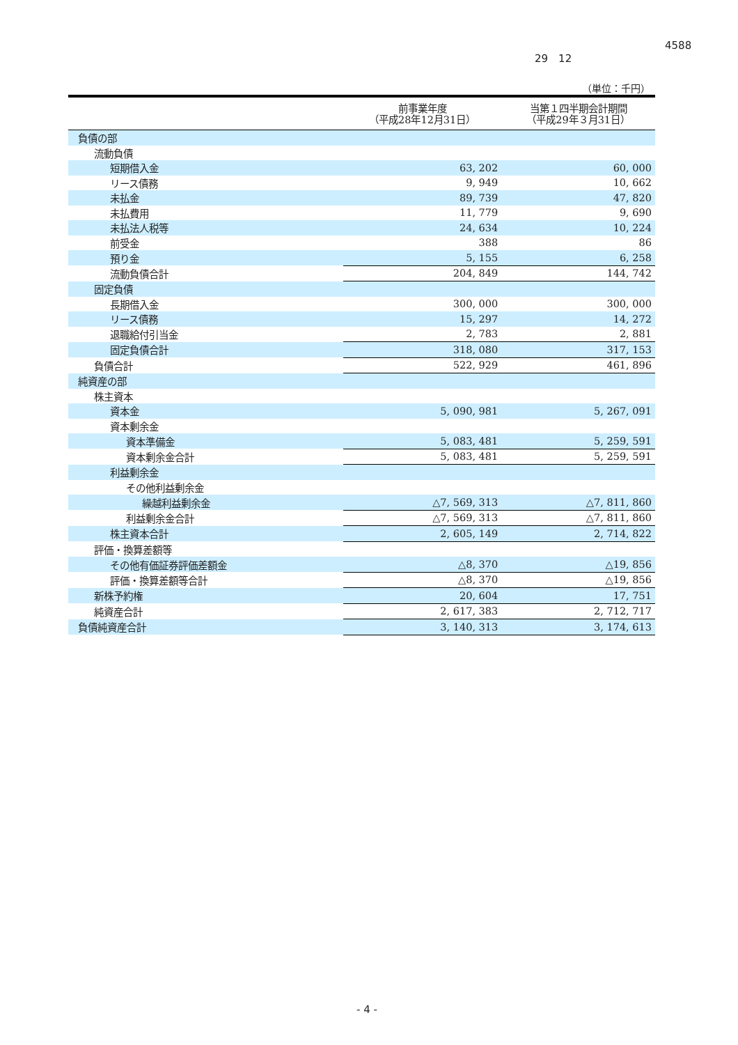4588
29　12
（単位：千円）
| | 前事業年度 （平成28年12月31日） | 当第１四半期会計期間 （平成29年３月31日） |
| --- | --- | --- |
| 負債の部 | | |
| 流動負債 | | |
| 短期借入金 | 63, 202 | 60, 000 |
| リース債務 | 9, 949 | 10, 662 |
| 未払金 | 89, 739 | 47, 820 |
| 未払費用 | 11, 779 | 9, 690 |
| 未払法人税等 | 24, 634 | 10, 224 |
| 前受金 | 388 | 86 |
| 預り金 | 5, 155 | 6, 258 |
| 流動負債合計 | 204, 849 | 144, 742 |
| 固定負債 | | |
| 長期借入金 | 300, 000 | 300, 000 |
| リース債務 | 15, 297 | 14, 272 |
| 退職給付引当金 | 2, 783 | 2, 881 |
| 固定負債合計 | 318, 080 | 317, 153 |
| 負債合計 | 522, 929 | 461, 896 |
| 純資産の部 | | |
| 株主資本 | | |
| 資本金 | 5, 090, 981 | 5, 267, 091 |
| 資本剰余金 | | |
| 資本準備金 | 5, 083, 481 | 5, 259, 591 |
| 資本剰余金合計 | 5, 083, 481 | 5, 259, 591 |
| 利益剰余金 | | |
| その他利益剰余金 | | |
| 繰越利益剰余金 | △7, 569, 313 | △7, 811, 860 |
| 利益剰余金合計 | △7, 569, 313 | △7, 811, 860 |
| 株主資本合計 | 2, 605, 149 | 2, 714, 822 |
| 評価・換算差額等 | | |
| その他有価証券評価差額金 | △8, 370 | △19, 856 |
| 評価・換算差額等合計 | △8, 370 | △19, 856 |
| 新株予約権 | 20, 604 | 17, 751 |
| 純資産合計 | 2, 617, 383 | 2, 712, 717 |
| 負債純資産合計 | 3, 140, 313 | 3, 174, 613 |
- 4 -